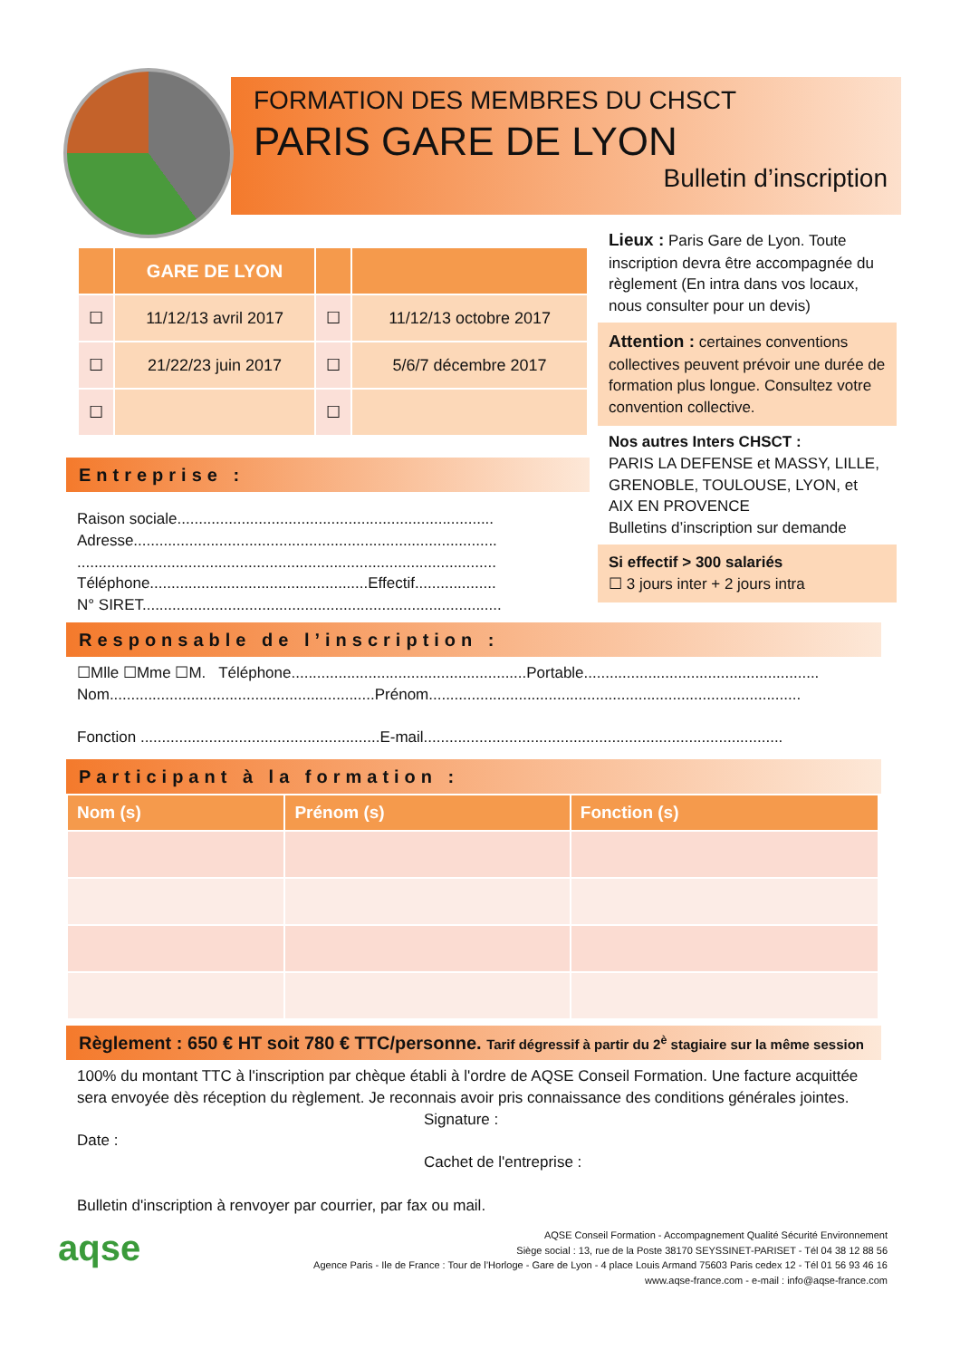FORMATION DES MEMBRES DU CHSCT
PARIS GARE DE LYON
Bulletin d’inscription
| | GARE DE LYON | | |
| --- | --- | --- | --- |
| ☐ | 11/12/13 avril 2017 | ☐ | 11/12/13 octobre 2017 |
| ☐ | 21/22/23 juin 2017 | ☐ | 5/6/7 décembre 2017 |
| ☐ | | ☐ | |
Lieux : Paris Gare de Lyon. Toute inscription devra être accompagnée du règlement (En intra dans vos locaux, nous consulter pour un devis)
Attention : certaines conventions collectives peuvent prévoir une durée de formation plus longue. Consultez votre convention collective.
Nos autres Inters CHSCT :
PARIS LA DEFENSE et MASSY, LILLE, GRENOBLE, TOULOUSE, LYON, et AIX EN PROVENCE
Bulletins d’inscription sur demande
Si effectif > 300 salariés
☐ 3 jours inter + 2 jours intra
Entreprise :
Raison sociale..........................................................................
Adresse.....................................................................................
..................................................................................................
Téléphone...................................................Effectif...................
N° SIRET....................................................................................
Responsable de l’inscription :
☐Mlle ☐Mme ☐M. Téléphone.......................................................Portable.......................................................
Nom..............................................................Prénom.......................................................................................
Fonction ........................................................E-mail....................................................................................
Participant à la formation :
| Nom (s) | Prénom (s) | Fonction (s) |
| --- | --- | --- |
Règlement : 650 € HT soit 780 € TTC/personne. Tarif dégressif à partir du 2<sup>è</sup> stagiaire sur la même session
100% du montant TTC à l'inscription par chèque établi à l'ordre de AQSE Conseil Formation. Une facture acquittée sera envoyée dès réception du règlement. Je reconnais avoir pris connaissance des conditions générales jointes.
Signature :
Date :
Cachet de l'entreprise :
Bulletin d'inscription à renvoyer par courrier, par fax ou mail.
aqse
AQSE Conseil Formation - Accompagnement Qualité Sécurité Environnement
Siège social : 13, rue de la Poste 38170 SEYSSINET-PARISET - Tél 04 38 12 88 56
Agence Paris - Ile de France : Tour de l’Horloge - Gare de Lyon - 4 place Louis Armand 75603 Paris cedex 12 - Tél 01 56 93 46 16
www.aqse-france.com - e-mail : info@aqse-france.com